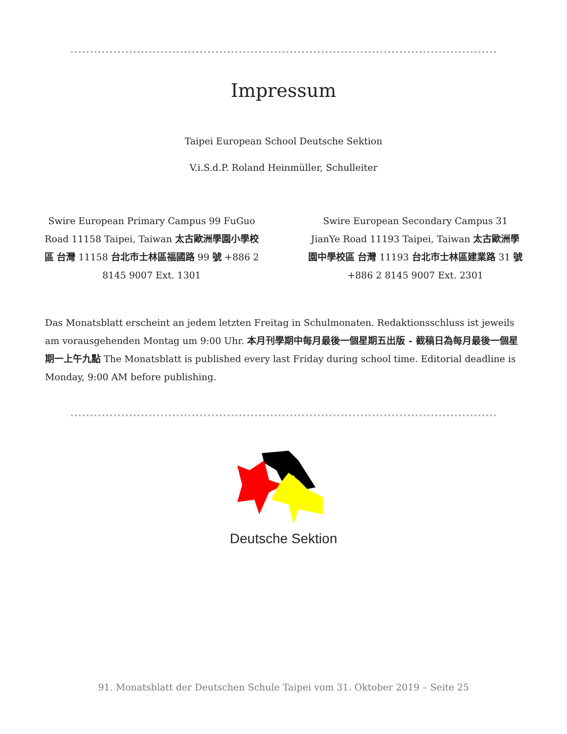Impressum
Taipei European School Deutsche Sektion
V.i.S.d.P. Roland Heinmüller, Schulleiter
Swire European Primary Campus 99 FuGuo Road 11158 Taipei, Taiwan 太古歐洲學園小學校區 台灣 11158 台北市士林區福國路 99 號 +886 2 8145 9007 Ext. 1301
Swire European Secondary Campus 31 JianYe Road 11193 Taipei, Taiwan 太古歐洲學園中學校區 台灣 11193 台北市士林區建業路 31 號 +886 2 8145 9007 Ext. 2301
Das Monatsblatt erscheint an jedem letzten Freitag in Schulmonaten. Redaktionsschluss ist jeweils am vorausgehenden Montag um 9:00 Uhr. 本月刊學期中每月最後一個星期五出版 - 截稿日為每月最後一個星期一上午九點 The Monatsblatt is published every last Friday during school time. Editorial deadline is Monday, 9:00 AM before publishing.
Deutsche Sektion
91. Monatsblatt der Deutschen Schule Taipei vom 31. Oktober 2019 – Seite 25